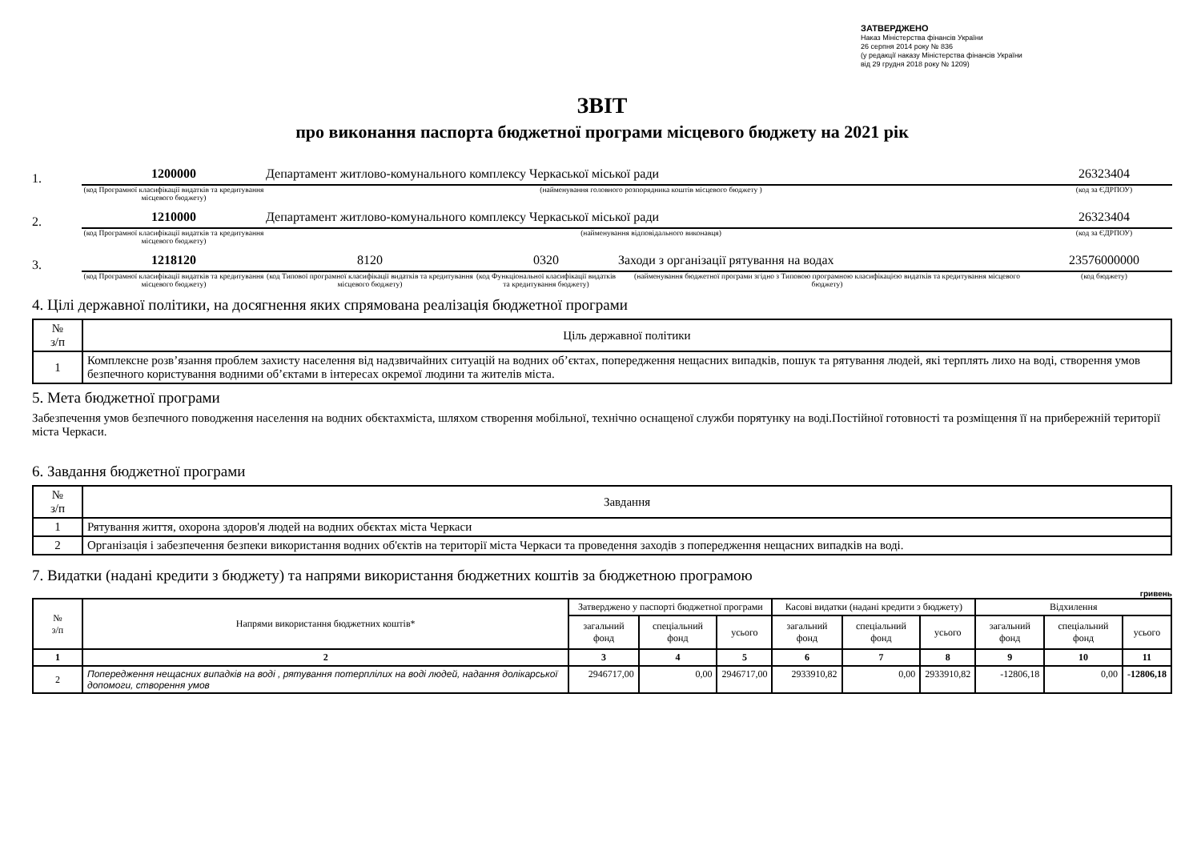ЗАТВЕРДЖЕНО
Наказ Міністерства фінансів України
26 серпня 2014 року № 836
(у редакції наказу Міністерства фінансів України
від 29 грудня 2018 року № 1209)
ЗВІТ
про виконання паспорта бюджетної програми місцевого бюджету на 2021 рік
1.
1200000 Департамент житлово-комунального комплексу Черкаської міської ради 26323404
(код Програмної класифікації видатків та кредитування місцевого бюджету) (найменування головного розпорядника коштів місцевого бюджету ) (код за ЄДРПОУ)
2.
1210000 Департамент житлово-комунального комплексу Черкаської міської ради 26323404
(код Програмної класифікації видатків та кредитування місцевого бюджету) (найменування відповідального виконавця) (код за ЄДРПОУ)
3.
1218120 8120 0320 Заходи з організації рятування на водах 23576000000
(код Програмної класифікації видатків та кредитування місцевого бюджету) (код Типової програмної класифікації видатків та кредитування місцевого бюджету) (код Функціональної класифікації видатків та кредитування бюджету) (найменування бюджетної програми згідно з Типовою програмною класифікацією видатків та кредитування місцевого бюджету) (код бюджету)
4. Цілі державної політики, на досягнення яких спрямована реалізація бюджетної програми
| № з/п | Ціль державної політики |
| --- | --- |
| 1 | Комплексне розв’язання проблем захисту населення від надзвичайних ситуацій на водних об’єктах, попередження нещасних випадків, пошук та рятування людей, які терплять лихо на воді, створення умов безпечного користування водними об’єктами в інтересах окремої людини та жителів міста. |
5. Мета бюджетної програми
Забезпечення умов безпечного поводження населення на водних обєктахміста, шляхом створення мобільної, технічно оснащеної служби порятунку на воді.Постійної готовності та розміщення її на прибережній території міста Черкаси.
6. Завдання бюджетної програми
| № з/п | Завдання |
| --- | --- |
| 1 | Рятування життя, охорона здоров'я людей на водних обєктах міста Черкаси |
| 2 | Організація і забезпечення безпеки використання водних об'єктів на території міста Черкаси та проведення заходів з попередження нещасних випадків на воді. |
7. Видатки (надані кредити з бюджету) та напрями використання бюджетних коштів за бюджетною програмою
гривень
| № з/п | Напрями використання бюджетних коштів* | Затверджено у паспорті бюджетної програми | | | Касові видатки (надані кредити з бюджету) | | | Відхилення | | |
| --- | --- | --- | --- | --- | --- | --- | --- | --- | --- | --- |
| | | загальний фонд | спеціальний фонд | усього | загальний фонд | спеціальний фонд | усього | загальний фонд | спеціальний фонд | усього |
| 1 | 2 | 3 | 4 | 5 | 6 | 7 | 8 | 9 | 10 | 11 |
| 2 | Попередження нещасних випадків на воді , рятування потерплілих на воді людей, надання долікарської допомоги, створення умов | 2946717,00 | 0,00 | 2946717,00 | 2933910,82 | 0,00 | 2933910,82 | -12806,18 | 0,00 | -12806,18 |